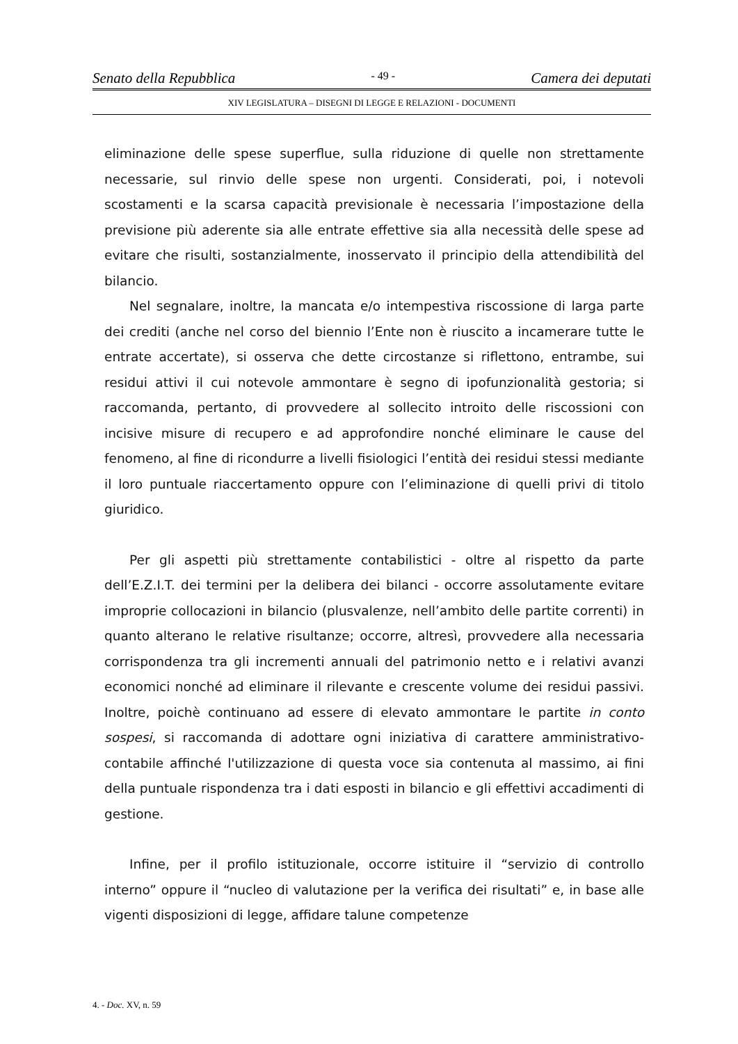Senato della Repubblica - 49 - Camera dei deputati
XIV LEGISLATURA – DISEGNI DI LEGGE E RELAZIONI - DOCUMENTI
eliminazione delle spese superflue, sulla riduzione di quelle non strettamente necessarie, sul rinvio delle spese non urgenti. Considerati, poi, i notevoli scostamenti e la scarsa capacità previsionale è necessaria l’impostazione della previsione più aderente sia alle entrate effettive sia alla necessità delle spese ad evitare che risulti, sostanzialmente, inosservato il principio della attendibilità del bilancio.
Nel segnalare, inoltre, la mancata e/o intempestiva riscossione di larga parte dei crediti (anche nel corso del biennio l’Ente non è riuscito a incamerare tutte le entrate accertate), si osserva che dette circostanze si riflettono, entrambe, sui residui attivi il cui notevole ammontare è segno di ipofunzionalità gestoria; si raccomanda, pertanto, di provvedere al sollecito introito delle riscossioni con incisive misure di recupero e ad approfondire nonché eliminare le cause del fenomeno, al fine di ricondurre a livelli fisiologici l’entità dei residui stessi mediante il loro puntuale riaccertamento oppure con l’eliminazione di quelli privi di titolo giuridico.
Per gli aspetti più strettamente contabilistici - oltre al rispetto da parte dell’E.Z.I.T. dei termini per la delibera dei bilanci - occorre assolutamente evitare improprie collocazioni in bilancio (plusvalenze, nell’ambito delle partite correnti) in quanto alterano le relative risultanze; occorre, altresì, provvedere alla necessaria corrispondenza tra gli incrementi annuali del patrimonio netto e i relativi avanzi economici nonché ad eliminare il rilevante e crescente volume dei residui passivi. Inoltre, poichè continuano ad essere di elevato ammontare le partite in conto sospesi, si raccomanda di adottare ogni iniziativa di carattere amministrativo-contabile affinché l'utilizzazione di questa voce sia contenuta al massimo, ai fini della puntuale rispondenza tra i dati esposti in bilancio e gli effettivi accadimenti di gestione.
Infine, per il profilo istituzionale, occorre istituire il “servizio di controllo interno” oppure il “nucleo di valutazione per la verifica dei risultati” e, in base alle vigenti disposizioni di legge, affidare talune competenze
4. - Doc. XV, n. 59